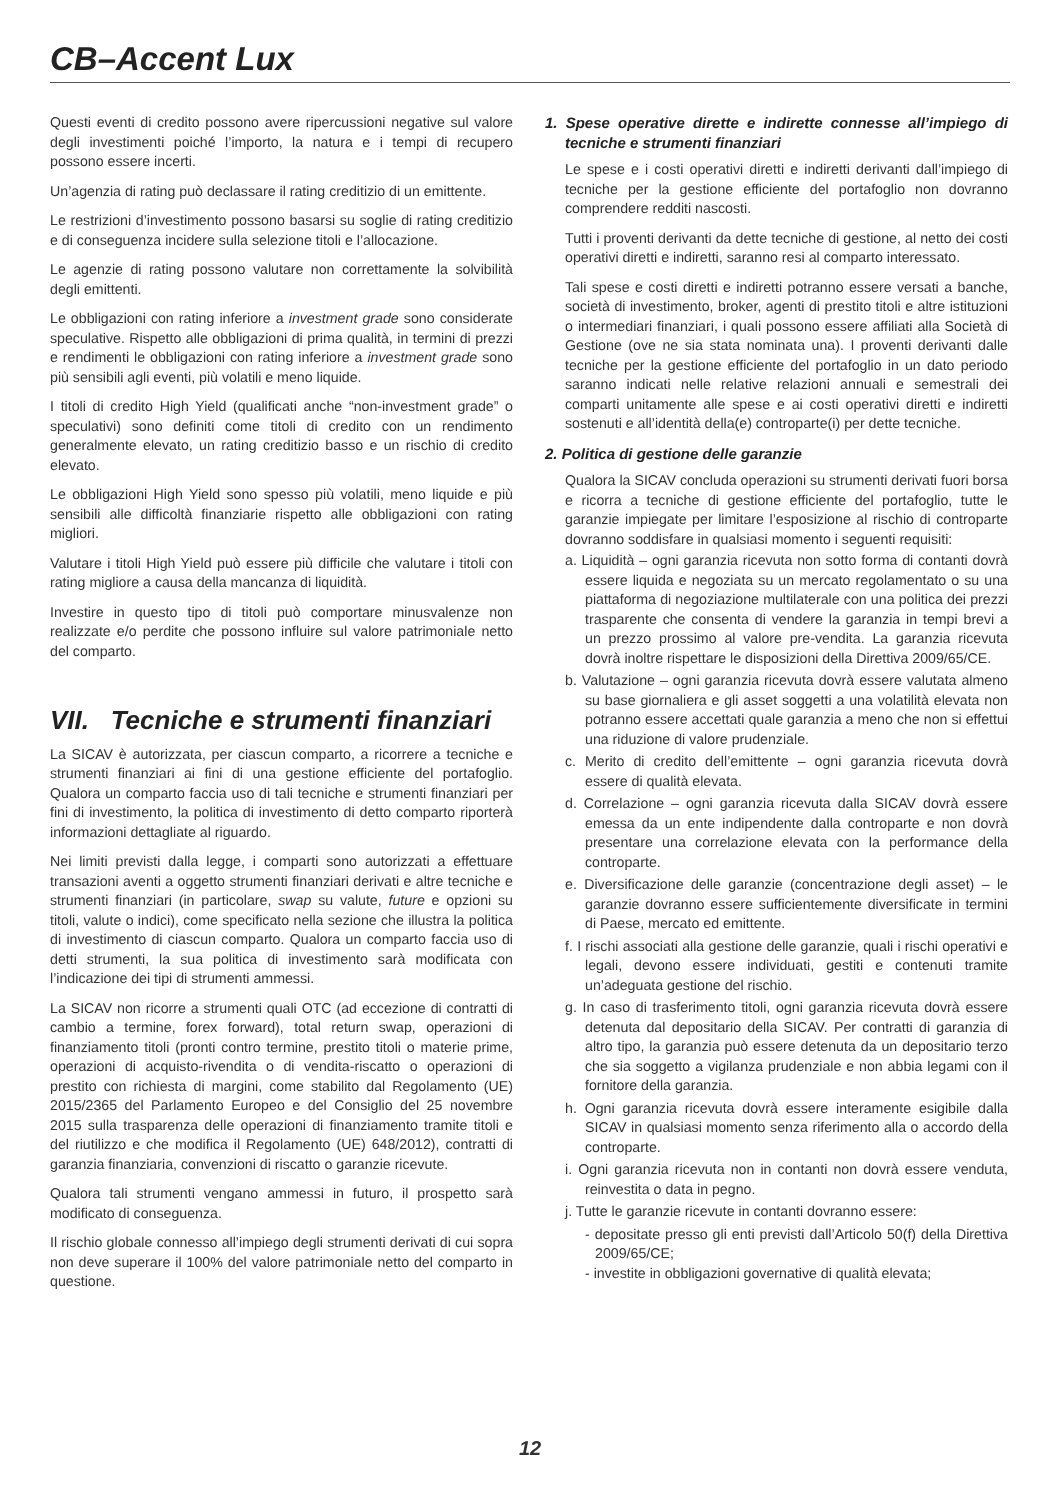CB–Accent Lux
Questi eventi di credito possono avere ripercussioni negative sul valore degli investimenti poiché l’importo, la natura e i tempi di recupero possono essere incerti.
Un’agenzia di rating può declassare il rating creditizio di un emittente.
Le restrizioni d’investimento possono basarsi su soglie di rating creditizio e di conseguenza incidere sulla selezione titoli e l’allocazione.
Le agenzie di rating possono valutare non correttamente la solvibilità degli emittenti.
Le obbligazioni con rating inferiore a investment grade sono considerate speculative. Rispetto alle obbligazioni di prima qualità, in termini di prezzi e rendimenti le obbligazioni con rating inferiore a investment grade sono più sensibili agli eventi, più volatili e meno liquide.
I titoli di credito High Yield (qualificati anche “non-investment grade” o speculativi) sono definiti come titoli di credito con un rendimento generalmente elevato, un rating creditizio basso e un rischio di credito elevato.
Le obbligazioni High Yield sono spesso più volatili, meno liquide e più sensibili alle difficoltà finanziarie rispetto alle obbligazioni con rating migliori.
Valutare i titoli High Yield può essere più difficile che valutare i titoli con rating migliore a causa della mancanza di liquidità.
Investire in questo tipo di titoli può comportare minusvalenze non realizzate e/o perdite che possono influire sul valore patrimoniale netto del comparto.
VII. Tecniche e strumenti finanziari
La SICAV è autorizzata, per ciascun comparto, a ricorrere a tecniche e strumenti finanziari ai fini di una gestione efficiente del portafoglio. Qualora un comparto faccia uso di tali tecniche e strumenti finanziari per fini di investimento, la politica di investimento di detto comparto riporterà informazioni dettagliate al riguardo.
Nei limiti previsti dalla legge, i comparti sono autorizzati a effettuare transazioni aventi a oggetto strumenti finanziari derivati e altre tecniche e strumenti finanziari (in particolare, swap su valute, future e opzioni su titoli, valute o indici), come specificato nella sezione che illustra la politica di investimento di ciascun comparto. Qualora un comparto faccia uso di detti strumenti, la sua politica di investimento sarà modificata con l’indicazione dei tipi di strumenti ammessi.
La SICAV non ricorre a strumenti quali OTC (ad eccezione di contratti di cambio a termine, forex forward), total return swap, operazioni di finanziamento titoli (pronti contro termine, prestito titoli o materie prime, operazioni di acquisto-rivendita o di vendita-riscatto o operazioni di prestito con richiesta di margini, come stabilito dal Regolamento (UE) 2015/2365 del Parlamento Europeo e del Consiglio del 25 novembre 2015 sulla trasparenza delle operazioni di finanziamento tramite titoli e del riutilizzo e che modifica il Regolamento (UE) 648/2012), contratti di garanzia finanziaria, convenzioni di riscatto o garanzie ricevute.
Qualora tali strumenti vengano ammessi in futuro, il prospetto sarà modificato di conseguenza.
Il rischio globale connesso all’impiego degli strumenti derivati di cui sopra non deve superare il 100% del valore patrimoniale netto del comparto in questione.
1. Spese operative dirette e indirette connesse all’impiego di tecniche e strumenti finanziari
Le spese e i costi operativi diretti e indiretti derivanti dall’impiego di tecniche per la gestione efficiente del portafoglio non dovranno comprendere redditi nascosti.
Tutti i proventi derivanti da dette tecniche di gestione, al netto dei costi operativi diretti e indiretti, saranno resi al comparto interessato.
Tali spese e costi diretti e indiretti potranno essere versati a banche, società di investimento, broker, agenti di prestito titoli e altre istituzioni o intermediari finanziari, i quali possono essere affiliati alla Società di Gestione (ove ne sia stata nominata una). I proventi derivanti dalle tecniche per la gestione efficiente del portafoglio in un dato periodo saranno indicati nelle relative relazioni annuali e semestrali dei comparti unitamente alle spese e ai costi operativi diretti e indiretti sostenuti e all’identità della(e) controparte(i) per dette tecniche.
2. Politica di gestione delle garanzie
Qualora la SICAV concluda operazioni su strumenti derivati fuori borsa e ricorra a tecniche di gestione efficiente del portafoglio, tutte le garanzie impiegate per limitare l’esposizione al rischio di controparte dovranno soddisfare in qualsiasi momento i seguenti requisiti:
a. Liquidità – ogni garanzia ricevuta non sotto forma di contanti dovrà essere liquida e negoziata su un mercato regolamentato o su una piattaforma di negoziazione multilaterale con una politica dei prezzi trasparente che consenta di vendere la garanzia in tempi brevi a un prezzo prossimo al valore pre-vendita. La garanzia ricevuta dovrà inoltre rispettare le disposizioni della Direttiva 2009/65/CE.
b. Valutazione – ogni garanzia ricevuta dovrà essere valutata almeno su base giornaliera e gli asset soggetti a una volatilità elevata non potranno essere accettati quale garanzia a meno che non si effettui una riduzione di valore prudenziale.
c. Merito di credito dell’emittente – ogni garanzia ricevuta dovrà essere di qualità elevata.
d. Correlazione – ogni garanzia ricevuta dalla SICAV dovrà essere emessa da un ente indipendente dalla controparte e non dovrà presentare una correlazione elevata con la performance della controparte.
e. Diversificazione delle garanzie (concentrazione degli asset) – le garanzie dovranno essere sufficientemente diversificate in termini di Paese, mercato ed emittente.
f. I rischi associati alla gestione delle garanzie, quali i rischi operativi e legali, devono essere individuati, gestiti e contenuti tramite un’adeguata gestione del rischio.
g. In caso di trasferimento titoli, ogni garanzia ricevuta dovrà essere detenuta dal depositario della SICAV. Per contratti di garanzia di altro tipo, la garanzia può essere detenuta da un depositario terzo che sia soggetto a vigilanza prudenziale e non abbia legami con il fornitore della garanzia.
h. Ogni garanzia ricevuta dovrà essere interamente esigibile dalla SICAV in qualsiasi momento senza riferimento alla o accordo della controparte.
i. Ogni garanzia ricevuta non in contanti non dovrà essere venduta, reinvestita o data in pegno.
j. Tutte le garanzie ricevute in contanti dovranno essere:
- depositate presso gli enti previsti dall’Articolo 50(f) della Direttiva 2009/65/CE;
- investite in obbligazioni governative di qualità elevata;
12